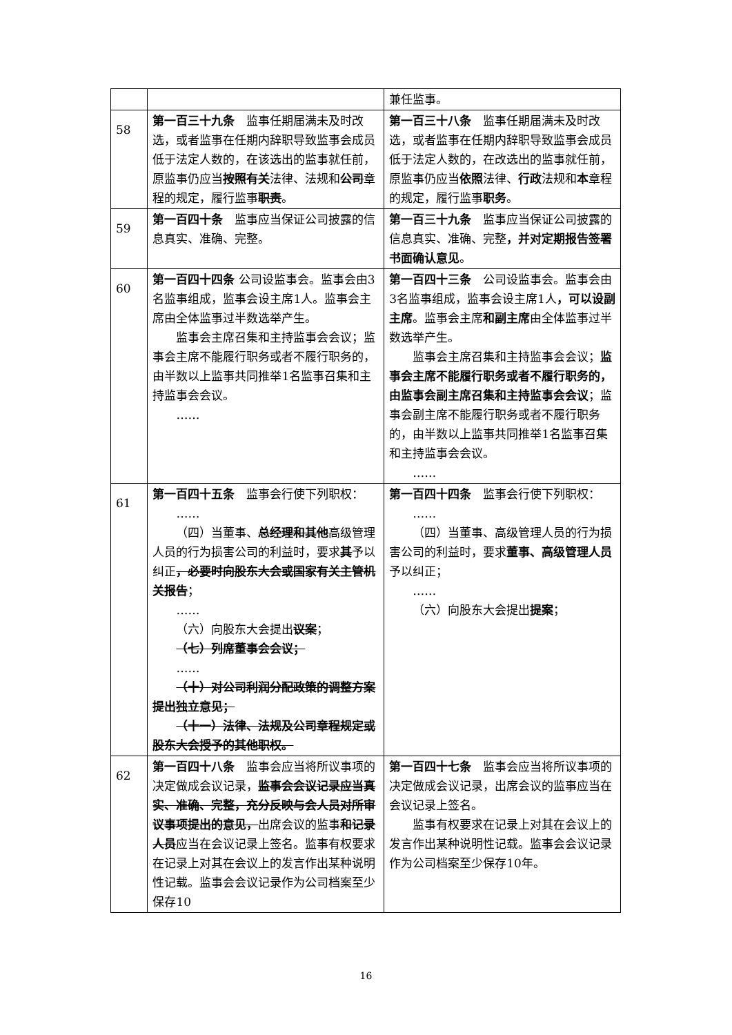| | | 兼任监事。 |
| 58 | 第一百三十九条 监事任期届满未及时改选，或者监事在任期内辞职导致监事会成员低于法定人数的，在该选出的监事就任前，原监事仍应当 按照有关 法律、法规和 公司 章程的规定，履行监事 职责 。 | 第一百三十八条 监事任期届满未及时改选，或者监事在任期内辞职导致监事会成员低于法定人数的，在改选出的监事就任前，原监事仍应当 依照 法律、 行政 法规和 本 章程的规定，履行监事 职务 。 |
| 59 | 第一百四十条 监事应当保证公司披露的信息真实、准确、完整。 | 第一百三十九条 监事应当保证公司披露的信息真实、准确、完整 ，并对定期报告签署书面确认意见 。 |
| 60 | 第一百四十四条 公司设监事会。监事会由3名监事组成，监事会设主席1人。监事会主席由全体监事过半数选举产生。 监事会主席召集和主持监事会会议；监事会主席不能履行职务或者不履行职务的，由半数以上监事共同推举1名监事召集和主持监事会会议。 …… | 第一百四十三条 公司设监事会。监事会由3名监事组成，监事会设主席1人 ，可以设副主席 。监事会主席 和副主席 由全体监事过半数选举产生。 监事会主席召集和主持监事会会议； 监事会主席不能履行职务或者不履行职务的，由监事会副主席召集和主持监事会会议 ；监事会副主席不能履行职务或者不履行职务的，由半数以上监事共同推举1名监事召集和主持监事会会议。 …… |
| 61 | 第一百四十五条 监事会行使下列职权： …… （四）当董事、 总经理和其他 高级管理人员的行为损害公司的利益时，要求 其 予以纠正 ，必要时向股东大会或国家有关主管机关报告 ； …… （六）向股东大会提出 议案 ； （七）列席董事会会议； …… （十）对公司利润分配政策的调整方案提出独立意见； （十一）法律、法规及公司章程规定或股东大会授予的其他职权。 | 第一百四十四条 监事会行使下列职权： …… （四）当董事、高级管理人员的行为损害公司的利益时，要求 董事、高级管理人员 予以纠正； …… （六）向股东大会提出 提案 ； |
| 62 | 第一百四十八条 监事会应当将所议事项的决定做成会议记录， 监事会会议记录应当真实、准确、完整，充分反映与会人员对所审议事项提出的意见， 出席会议的监事 和记录人员 应当在会议记录上签名。监事有权要求在记录上对其在会议上的发言作出某种说明性记载。监事会会议记录作为公司档案至少保存10 | 第一百四十七条 监事会应当将所议事项的决定做成会议记录，出席会议的监事应当在会议记录上签名。 监事有权要求在记录上对其在会议上的发言作出某种说明性记载。监事会会议记录作为公司档案至少保存10年。 |
16